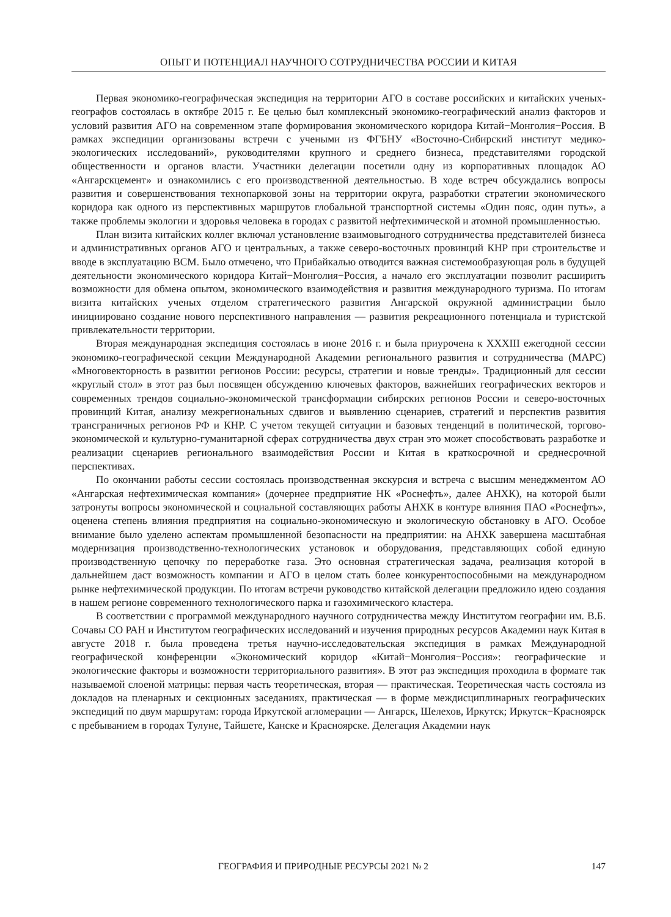ОПЫТ И ПОТЕНЦИАЛ НАУЧНОГО СОТРУДНИЧЕСТВА РОССИИ И КИТАЯ
Первая экономико-географическая экспедиция на территории АГО в составе российских и китайских ученых-географов состоялась в октябре 2015 г. Ее целью был комплексный экономико-географический анализ факторов и условий развития АГО на современном этапе формирования экономического коридора Китай−Монголия−Россия. В рамках экспедиции организованы встречи с учеными из ФГБНУ «Восточно-Сибирский институт медико-экологических исследований», руководителями крупного и среднего бизнеса, представителями городской общественности и органов власти. Участники делегации посетили одну из корпоративных площадок АО «Ангарскцемент» и ознакомились с его производственной деятельностью. В ходе встреч обсуждались вопросы развития и совершенствования технопарковой зоны на территории округа, разработки стратегии экономического коридора как одного из перспективных маршрутов глобальной транспортной системы «Один пояс, один путь», а также проблемы экологии и здоровья человека в городах с развитой нефтехимической и атомной промышленностью.
План визита китайских коллег включал установление взаимовыгодного сотрудничества представителей бизнеса и административных органов АГО и центральных, а также северо-восточных провинций КНР при строительстве и вводе в эксплуатацию ВСМ. Было отмечено, что Прибайкалью отводится важная системообразующая роль в будущей деятельности экономического коридора Китай−Монголия−Россия, а начало его эксплуатации позволит расширить возможности для обмена опытом, экономического взаимодействия и развития международного туризма. По итогам визита китайских ученых отделом стратегического развития Ангарской окружной администрации было инициировано создание нового перспективного направления — развития рекреационного потенциала и туристской привлекательности территории.
Вторая международная экспедиция состоялась в июне 2016 г. и была приурочена к XXXIII ежегодной сессии экономико-географической секции Международной Академии регионального развития и сотрудничества (МАРС) «Многовекторность в развитии регионов России: ресурсы, стратегии и новые тренды». Традиционный для сессии «круглый стол» в этот раз был посвящен обсуждению ключевых факторов, важнейших географических векторов и современных трендов социально-экономической трансформации сибирских регионов России и северо-восточных провинций Китая, анализу межрегиональных сдвигов и выявлению сценариев, стратегий и перспектив развития трансграничных регионов РФ и КНР. С учетом текущей ситуации и базовых тенденций в политической, торгово-экономической и культурно-гуманитарной сферах сотрудничества двух стран это может способствовать разработке и реализации сценариев регионального взаимодействия России и Китая в краткосрочной и среднесрочной перспективах.
По окончании работы сессии состоялась производственная экскурсия и встреча с высшим менеджментом АО «Ангарская нефтехимическая компания» (дочернее предприятие НК «Роснефть», далее АНХК), на которой были затронуты вопросы экономической и социальной составляющих работы АНХК в контуре влияния ПАО «Роснефть», оценена степень влияния предприятия на социально-экономическую и экологическую обстановку в АГО. Особое внимание было уделено аспектам промышленной безопасности на предприятии: на АНХК завершена масштабная модернизация производственно-технологических установок и оборудования, представляющих собой единую производственную цепочку по переработке газа. Это основная стратегическая задача, реализация которой в дальнейшем даст возможность компании и АГО в целом стать более конкурентоспособными на международном рынке нефтехимической продукции. По итогам встречи руководство китайской делегации предложило идею создания в нашем регионе современного технологического парка и газохимического кластера.
В соответствии с программой международного научного сотрудничества между Институтом географии им. В.Б. Сочавы СО РАН и Институтом географических исследований и изучения природных ресурсов Академии наук Китая в августе 2018 г. была проведена третья научно-исследовательская экспедиция в рамках Международной географической конференции «Экономический коридор «Китай−Монголия−Россия»: географические и экологические факторы и возможности территориального развития». В этот раз экспедиция проходила в формате так называемой слоеной матрицы: первая часть теоретическая, вторая — практическая. Теоретическая часть состояла из докладов на пленарных и секционных заседаниях, практическая — в форме междисциплинарных географических экспедиций по двум маршрутам: города Иркутской агломерации — Ангарск, Шелехов, Иркутск; Иркутск−Красноярск с пребыванием в городах Тулуне, Тайшете, Канске и Красноярске. Делегация Академии наук
ГЕОГРАФИЯ И ПРИРОДНЫЕ РЕСУРСЫ 2021 № 2 147